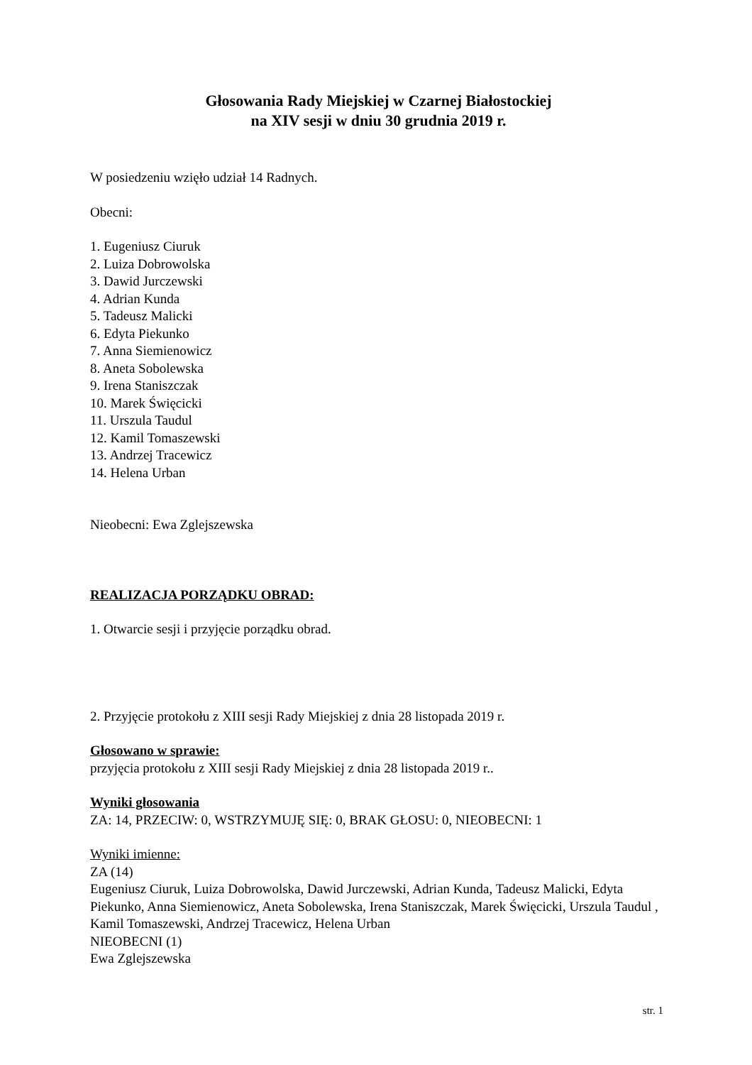Głosowania Rady Miejskiej w Czarnej Białostockiej
na XIV sesji w dniu 30 grudnia 2019 r.
W posiedzeniu wzięło udział 14 Radnych.
Obecni:
1. Eugeniusz Ciuruk
2. Luiza Dobrowolska
3. Dawid Jurczewski
4. Adrian Kunda
5. Tadeusz Malicki
6. Edyta Piekunko
7. Anna Siemienowicz
8. Aneta Sobolewska
9. Irena Staniszczak
10. Marek Święcicki
11. Urszula Taudul
12. Kamil Tomaszewski
13. Andrzej Tracewicz
14. Helena Urban
Nieobecni: Ewa Zglejszewska
REALIZACJA PORZĄDKU OBRAD:
1. Otwarcie sesji i przyjęcie porządku obrad.
2. Przyjęcie protokołu z XIII sesji Rady Miejskiej z dnia 28 listopada 2019 r.
Głosowano w sprawie:
przyjęcia protokołu z XIII sesji Rady Miejskiej z dnia 28 listopada 2019 r..
Wyniki głosowania
ZA: 14, PRZECIW: 0, WSTRZYMUJĘ SIĘ: 0, BRAK GŁOSU: 0, NIEOBECNI: 1
Wyniki imienne:
ZA (14)
Eugeniusz Ciuruk, Luiza Dobrowolska, Dawid Jurczewski, Adrian Kunda, Tadeusz Malicki, Edyta Piekunko, Anna Siemienowicz, Aneta Sobolewska, Irena Staniszczak, Marek Święcicki, Urszula Taudul , Kamil Tomaszewski, Andrzej Tracewicz, Helena Urban
NIEOBECNI (1)
Ewa Zglejszewska
str. 1